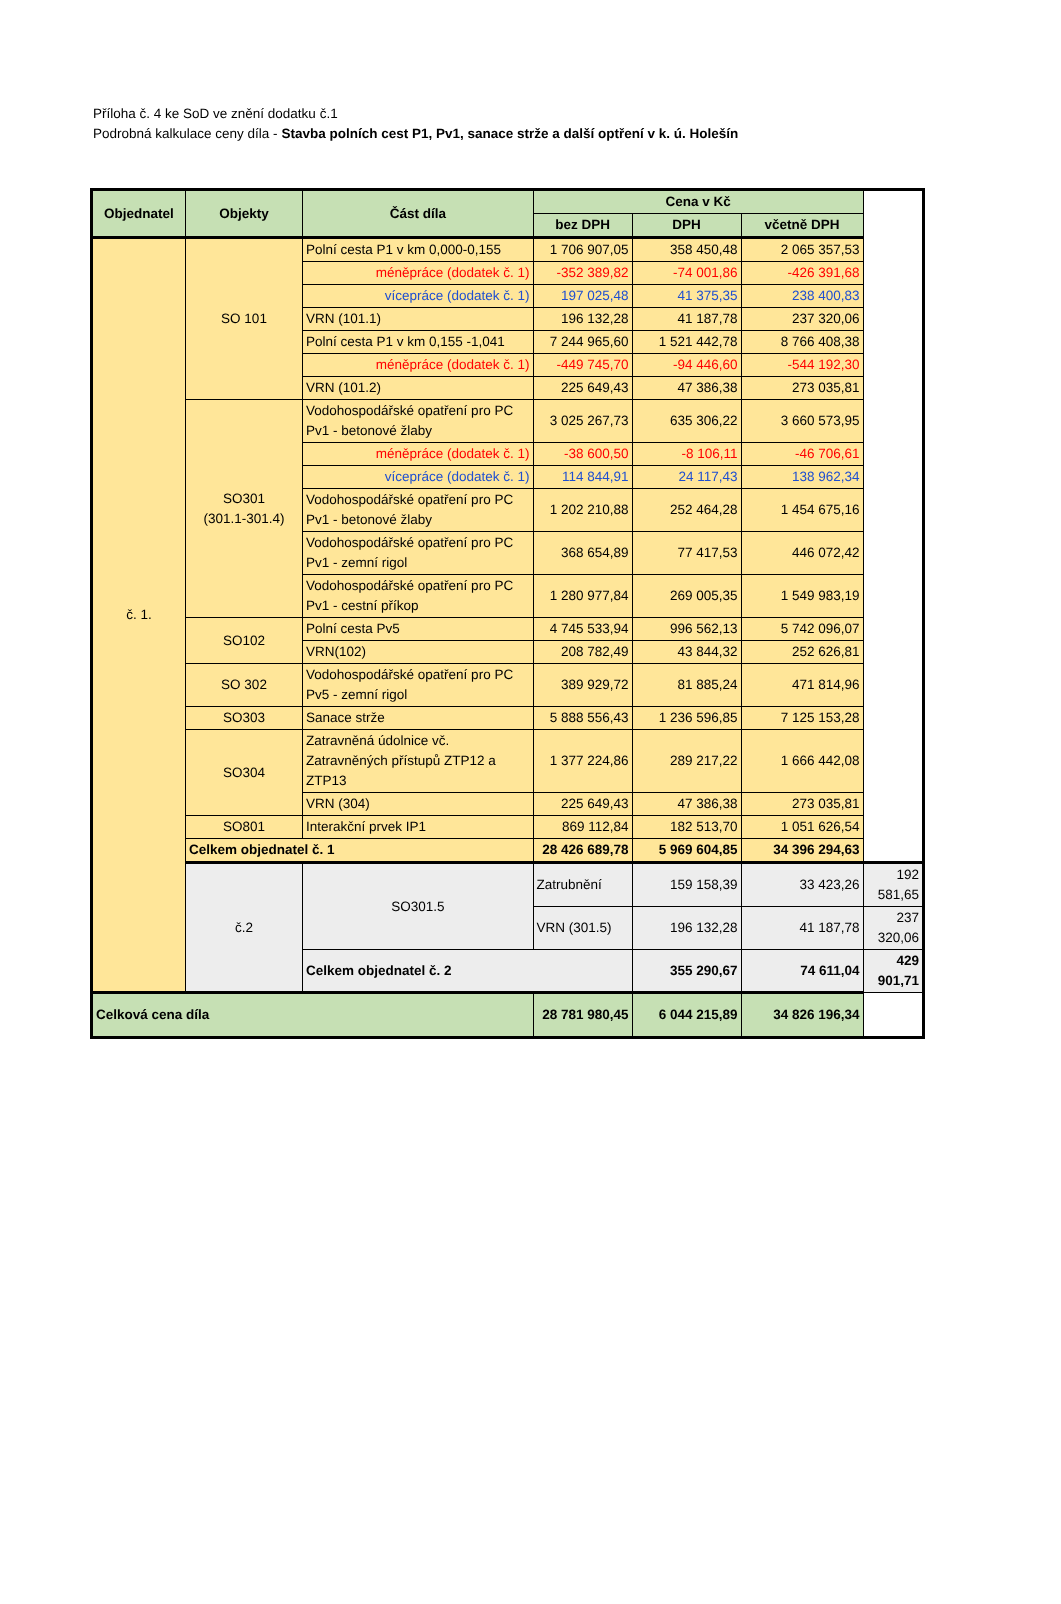Příloha č. 4 ke SoD ve znění dodatku č.1
Podrobná kalkulace ceny díla - Stavba polních cest P1, Pv1, sanace strže a další optření v k. ú. Holešín
| Objednatel | Objekty | Část díla | Cena v Kč | | | |
| --- | --- | --- | --- | --- | --- | --- |
| | | | bez DPH | DPH | včetně DPH | |
| č. 1. | SO 101 | Polní cesta P1 v km 0,000-0,155 | 1 706 907,05 | 358 450,48 | 2 065 357,53 | |
| | | méněpráce (dodatek č. 1) | -352 389,82 | -74 001,86 | -426 391,68 | |
| | | vícepráce (dodatek č. 1) | 197 025,48 | 41 375,35 | 238 400,83 | |
| | | VRN (101.1) | 196 132,28 | 41 187,78 | 237 320,06 | |
| | | Polní cesta P1 v km 0,155 -1,041 | 7 244 965,60 | 1 521 442,78 | 8 766 408,38 | |
| | | méněpráce (dodatek č. 1) | -449 745,70 | -94 446,60 | -544 192,30 | |
| | | VRN (101.2) | 225 649,43 | 47 386,38 | 273 035,81 | |
| | SO301 (301.1-301.4) | Vodohospodářské opatření pro PC Pv1 - betonové žlaby | 3 025 267,73 | 635 306,22 | 3 660 573,95 | |
| | | méněpráce (dodatek č. 1) | -38 600,50 | -8 106,11 | -46 706,61 | |
| | | vícepráce (dodatek č. 1) | 114 844,91 | 24 117,43 | 138 962,34 | |
| | | Vodohospodářské opatření pro PC Pv1 - betonové žlaby | 1 202 210,88 | 252 464,28 | 1 454 675,16 | |
| | | Vodohospodářské opatření pro PC Pv1 - zemní rigol | 368 654,89 | 77 417,53 | 446 072,42 | |
| | | Vodohospodářské opatření pro PC Pv1 - cestní příkop | 1 280 977,84 | 269 005,35 | 1 549 983,19 | |
| | SO102 | Polní cesta Pv5 | 4 745 533,94 | 996 562,13 | 5 742 096,07 | |
| | | VRN(102) | 208 782,49 | 43 844,32 | 252 626,81 | |
| | SO 302 | Vodohospodářské opatření pro PC Pv5 - zemní rigol | 389 929,72 | 81 885,24 | 471 814,96 | |
| | SO303 | Sanace strže | 5 888 556,43 | 1 236 596,85 | 7 125 153,28 | |
| | SO304 | Zatravněná údolnice vč. Zatravněných přístupů ZTP12 a ZTP13 | 1 377 224,86 | 289 217,22 | 1 666 442,08 | |
| | | VRN (304) | 225 649,43 | 47 386,38 | 273 035,81 | |
| | SO801 | Interakční prvek IP1 | 869 112,84 | 182 513,70 | 1 051 626,54 | |
| | Celkem objednatel č. 1 | | 28 426 689,78 | 5 969 604,85 | 34 396 294,63 | |
| | č.2 | SO301.5 | Zatrubnění | 159 158,39 | 33 423,26 | 192 581,65 |
| | | | VRN (301.5) | 196 132,28 | 41 187,78 | 237 320,06 |
| | | Celkem objednatel č. 2 | | 355 290,67 | 74 611,04 | 429 901,71 |
| Celková cena díla | | | 28 781 980,45 | 6 044 215,89 | 34 826 196,34 | |